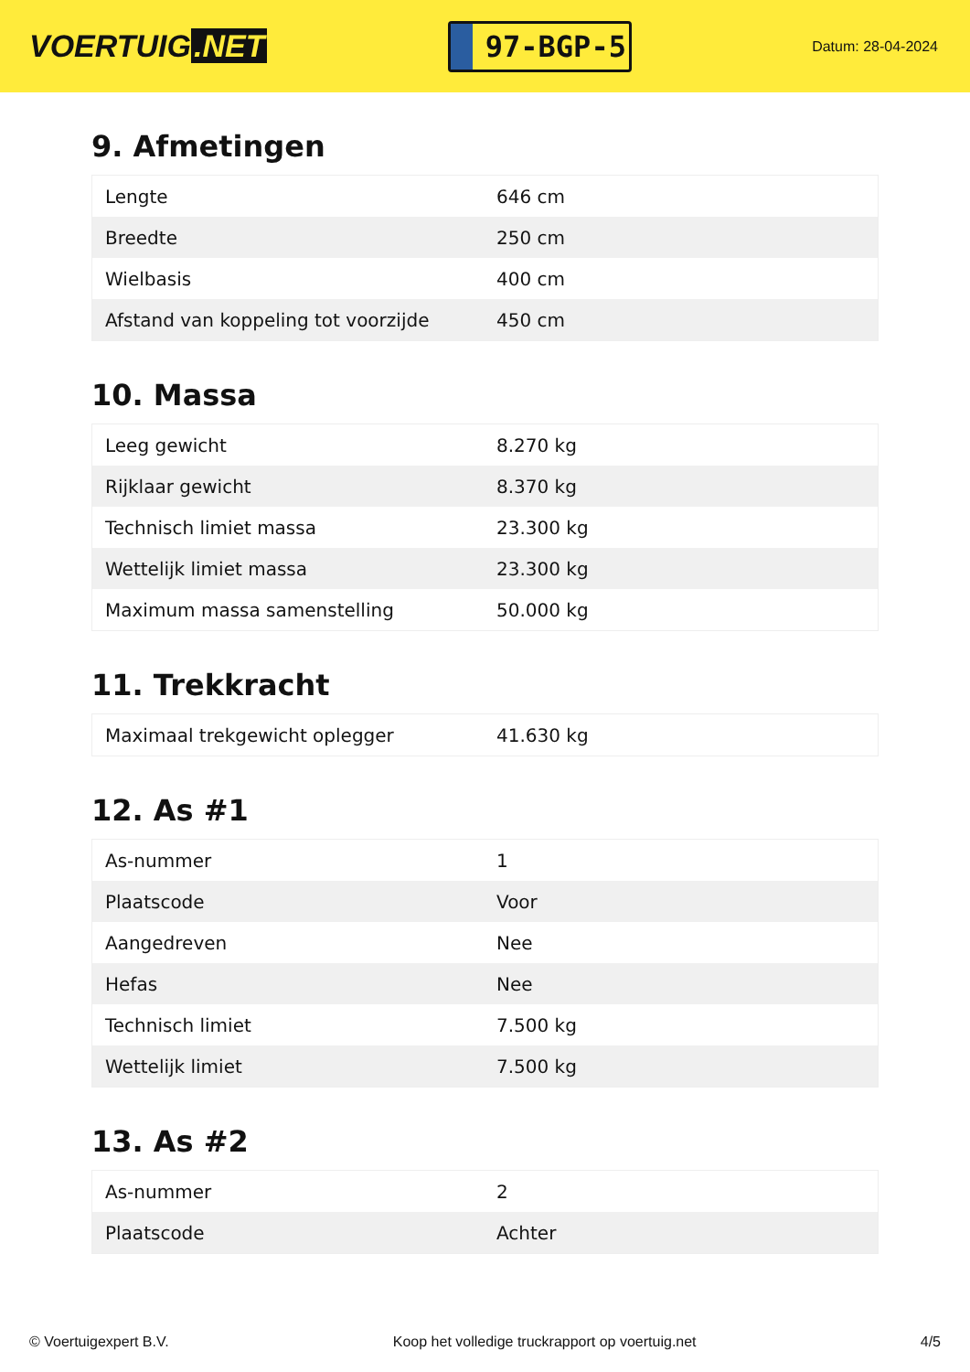VOERTUIG.NET
97-BGP-5
Datum: 28-04-2024
9. Afmetingen
| Lengte | 646 cm |
| Breedte | 250 cm |
| Wielbasis | 400 cm |
| Afstand van koppeling tot voorzijde | 450 cm |
10. Massa
| Leeg gewicht | 8.270 kg |
| Rijklaar gewicht | 8.370 kg |
| Technisch limiet massa | 23.300 kg |
| Wettelijk limiet massa | 23.300 kg |
| Maximum massa samenstelling | 50.000 kg |
11. Trekkracht
| Maximaal trekgewicht oplegger | 41.630 kg |
12. As #1
| As-nummer | 1 |
| Plaatscode | Voor |
| Aangedreven | Nee |
| Hefas | Nee |
| Technisch limiet | 7.500 kg |
| Wettelijk limiet | 7.500 kg |
13. As #2
| As-nummer | 2 |
| Plaatscode | Achter |
© Voertuigexpert B.V. Koop het volledige truckrapport op voertuig.net 4/5